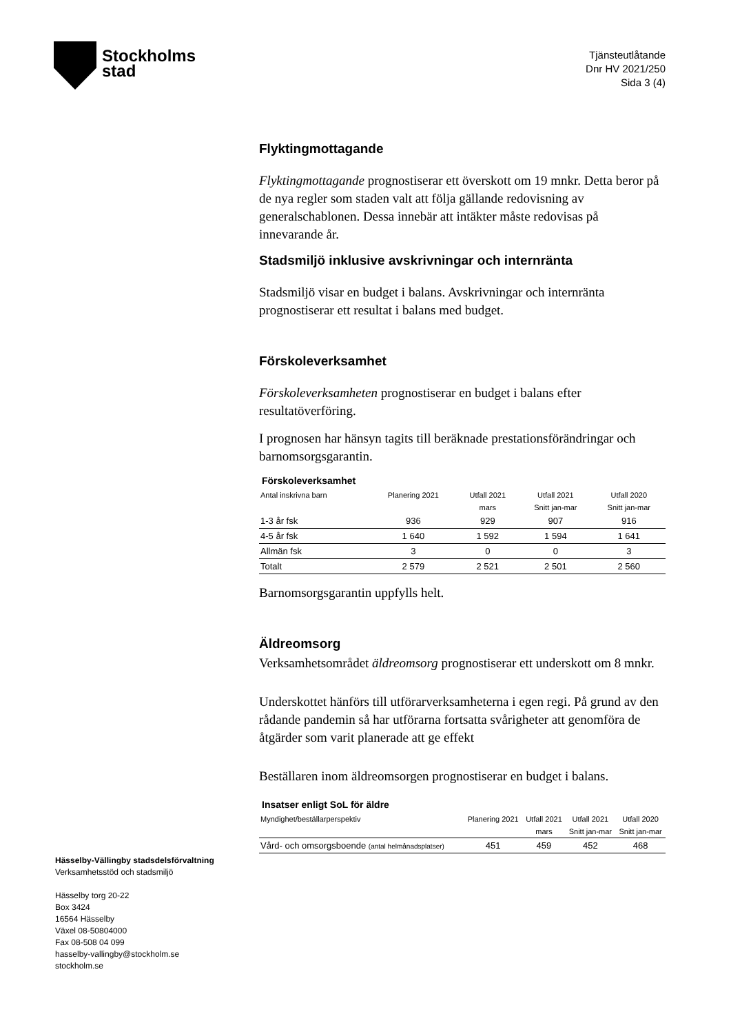Stockholms
stad
Tjänsteutlåtande
Dnr HV 2021/250
Sida 3 (4)
Flyktingmottagande
Flyktingmottagande prognostiserar ett överskott om 19 mnkr. Detta beror på de nya regler som staden valt att följa gällande redovisning av generalschablonen. Dessa innebär att intäkter måste redovisas på innevarande år.
Stadsmiljö inklusive avskrivningar och internränta
Stadsmiljö visar en budget i balans. Avskrivningar och internränta prognostiserar ett resultat i balans med budget.
Förskoleverksamhet
Förskoleverksamheten prognostiserar en budget i balans efter resultatöverföring.
I prognosen har hänsyn tagits till beräknade prestationsförändringar och barnomsorgsgarantin.
Förskoleverksamhet
| Antal inskrivna barn | Planering 2021 | Utfall 2021 | Utfall 2021 | Utfall 2020 |
| --- | --- | --- | --- | --- |
| | | mars | Snitt jan-mar | Snitt jan-mar |
| 1-3 år fsk | 936 | 929 | 907 | 916 |
| 4-5 år fsk | 1 640 | 1 592 | 1 594 | 1 641 |
| Allmän fsk | 3 | 0 | 0 | 3 |
| Totalt | 2 579 | 2 521 | 2 501 | 2 560 |
Barnomsorgsgarantin uppfylls helt.
Äldreomsorg
Verksamhetsområdet äldreomsorg prognostiserar ett underskott om 8 mnkr.
Underskottet hänförs till utförarverksamheterna i egen regi. På grund av den rådande pandemin så har utförarna fortsatta svårigheter att genomföra de åtgärder som varit planerade att ge effekt
Beställaren inom äldreomsorgen prognostiserar en budget i balans.
Insatser enligt SoL för äldre
| Myndighet/beställarperspektiv | Planering 2021 | Utfall 2021 | Utfall 2021 | Utfall 2020 |
| --- | --- | --- | --- | --- |
| | | mars | Snitt jan-mar | Snitt jan-mar |
| Vård- och omsorgsboende (antal helmånadsplatser) | 451 | 459 | 452 | 468 |
Hässelby-Vällingby stadsdelsförvaltning
Verksamhetsstöd och stadsmiljö
Hässelby torg 20-22
Box 3424
16564 Hässelby
Växel 08-50804000
Fax 08-508 04 099
hasselby-vallingby@stockholm.se
stockholm.se